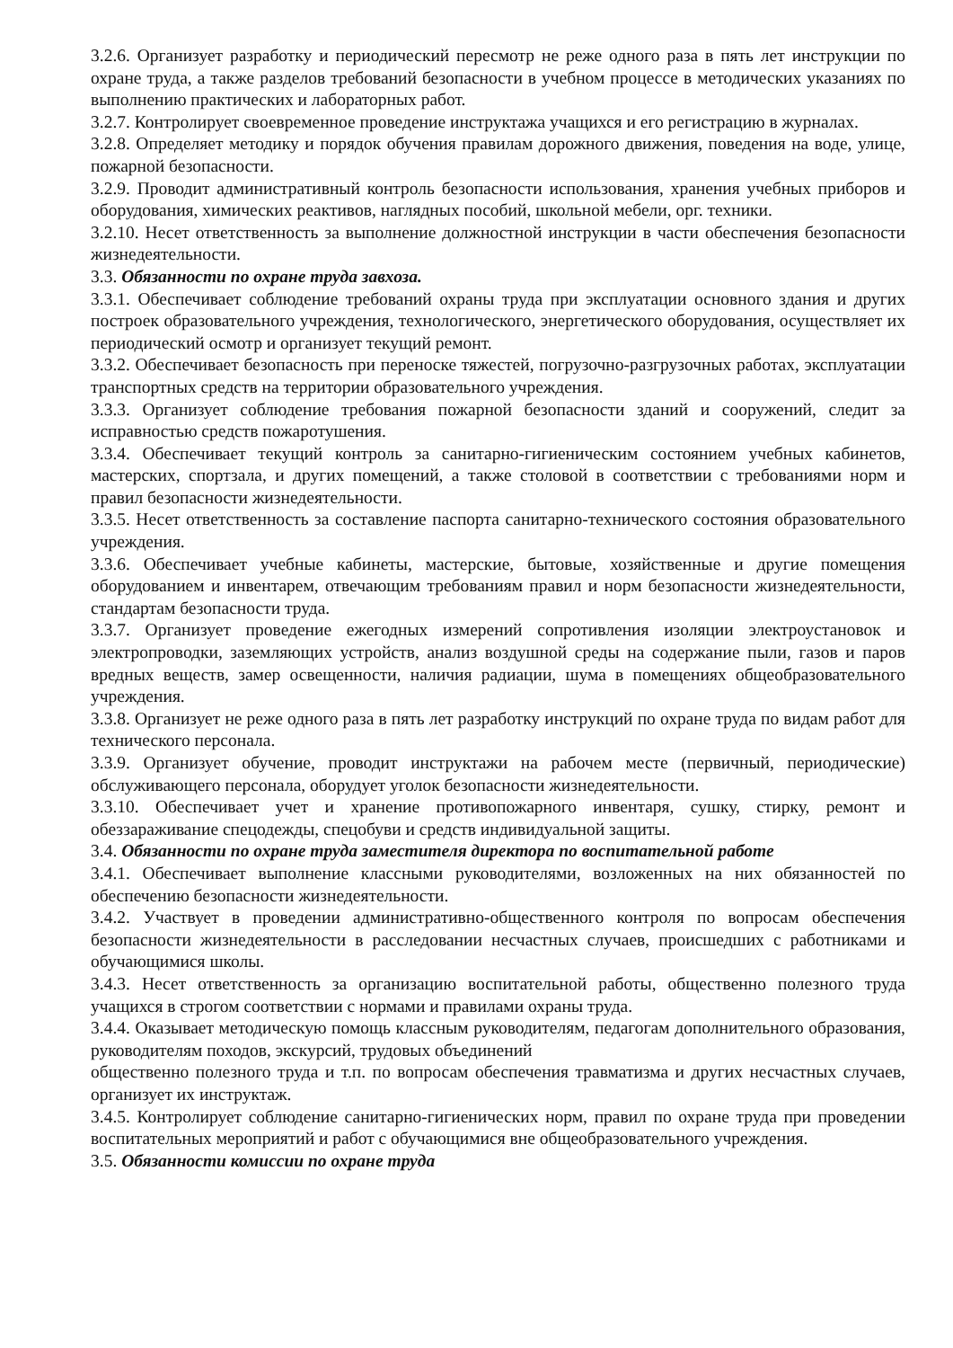3.2.6. Организует разработку и периодический пересмотр не реже одного раза в пять лет инструкции по охране труда, а также разделов требований безопасности в учебном процессе в методических указаниях по выполнению практических и лабораторных работ.
3.2.7. Контролирует своевременное проведение инструктажа учащихся и его регистрацию в журналах.
3.2.8. Определяет методику и порядок обучения правилам дорожного движения, поведения на воде, улице, пожарной безопасности.
3.2.9. Проводит административный контроль безопасности использования, хранения учебных приборов и оборудования, химических реактивов, наглядных пособий, школьной мебели, орг. техники.
3.2.10. Несет ответственность за выполнение должностной инструкции в части обеспечения безопасности жизнедеятельности.
3.3. Обязанности по охране труда завхоза.
3.3.1. Обеспечивает соблюдение требований охраны труда при эксплуатации основного здания и других построек образовательного учреждения, технологического, энергетического оборудования, осуществляет их периодический осмотр и организует текущий ремонт.
3.3.2. Обеспечивает безопасность при переноске тяжестей, погрузочно-разгрузочных работах, эксплуатации транспортных средств на территории образовательного учреждения.
3.3.3. Организует соблюдение требования пожарной безопасности зданий и сооружений, следит за исправностью средств пожаротушения.
3.3.4. Обеспечивает текущий контроль за санитарно-гигиеническим состоянием учебных кабинетов, мастерских, спортзала, и других помещений, а также столовой в соответствии с требованиями норм и правил безопасности жизнедеятельности.
3.3.5. Несет ответственность за составление паспорта санитарно-технического состояния образовательного учреждения.
3.3.6. Обеспечивает учебные кабинеты, мастерские, бытовые, хозяйственные и другие помещения оборудованием и инвентарем, отвечающим требованиям правил и норм безопасности жизнедеятельности, стандартам безопасности труда.
3.3.7. Организует проведение ежегодных измерений сопротивления изоляции электроустановок и электропроводки, заземляющих устройств, анализ воздушной среды на содержание пыли, газов и паров вредных веществ, замер освещенности, наличия радиации, шума в помещениях общеобразовательного учреждения.
3.3.8. Организует не реже одного раза в пять лет разработку инструкций по охране труда по видам работ для технического персонала.
3.3.9. Организует обучение, проводит инструктажи на рабочем месте (первичный, периодические) обслуживающего персонала, оборудует уголок безопасности жизнедеятельности.
3.3.10. Обеспечивает учет и хранение противопожарного инвентаря, сушку, стирку, ремонт и обеззараживание спецодежды, спецобуви и средств индивидуальной защиты.
3.4. Обязанности по охране труда заместителя директора по воспитательной работе
3.4.1. Обеспечивает выполнение классными руководителями, возложенных на них обязанностей по обеспечению безопасности жизнедеятельности.
3.4.2. Участвует в проведении административно-общественного контроля по вопросам обеспечения безопасности жизнедеятельности в расследовании несчастных случаев, происшедших с работниками и обучающимися школы.
3.4.3. Несет ответственность за организацию воспитательной работы, общественно полезного труда учащихся в строгом соответствии с нормами и правилами охраны труда.
3.4.4. Оказывает методическую помощь классным руководителям, педагогам дополнительного образования, руководителям походов, экскурсий, трудовых объединений
общественно полезного труда и т.п. по вопросам обеспечения травматизма и других несчастных случаев, организует их инструктаж.
3.4.5. Контролирует соблюдение санитарно-гигиенических норм, правил по охране труда при проведении воспитательных мероприятий и работ с обучающимися вне общеобразовательного учреждения.
3.5. Обязанности комиссии по охране труда